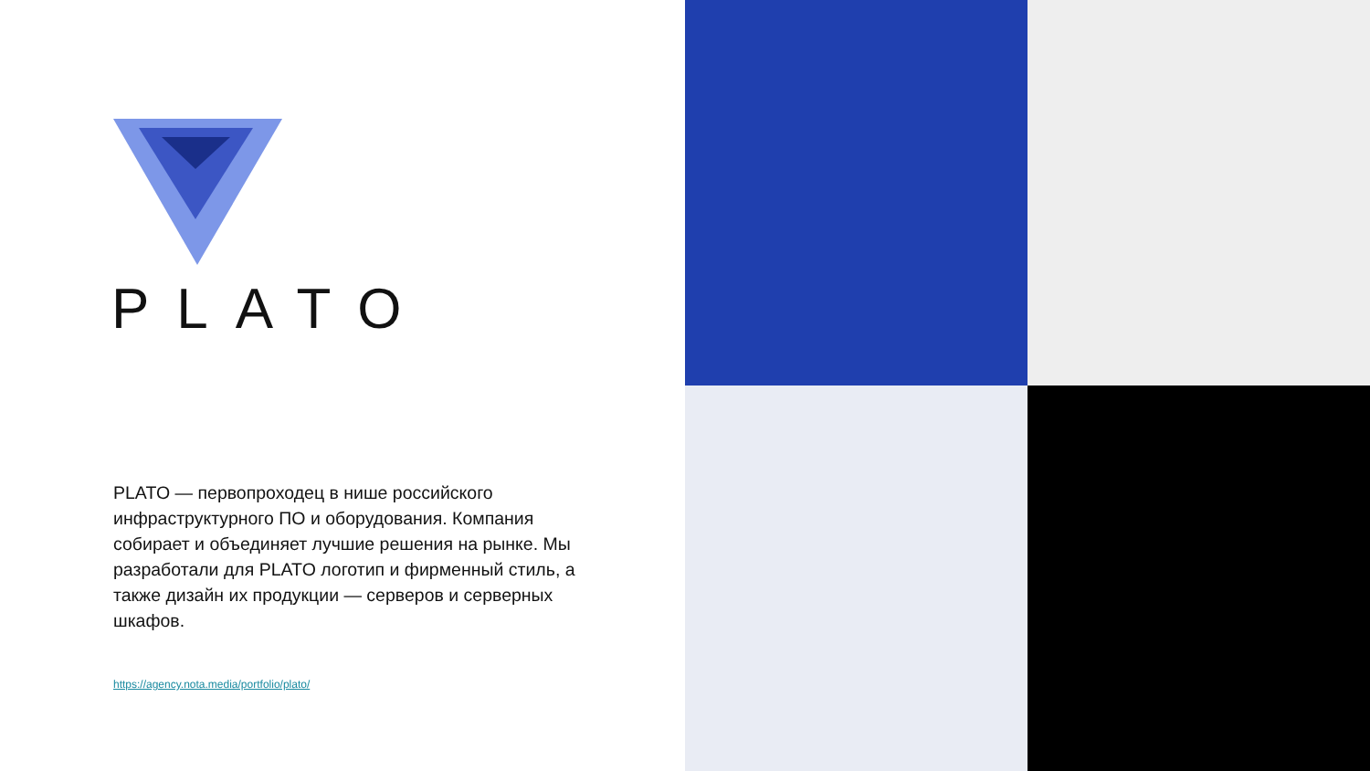PLATO
PLATO — первопроходец в нише российского инфраструктурного ПО и оборудования. Компания собирает и объединяет лучшие решения на рынке. Мы разработали для PLATO логотип и фирменный стиль, а также дизайн их продукции — серверов и серверных шкафов.
https://agency.nota.media/portfolio/plato/